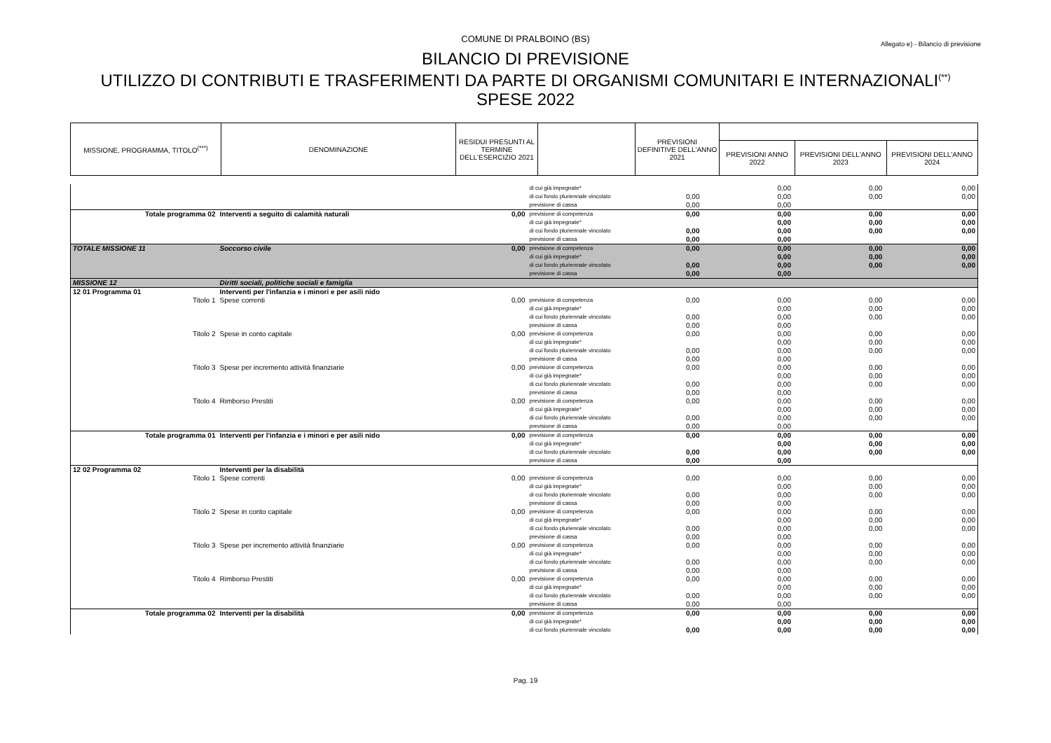COMUNE DI PRALBOINO (BS)
Allegato e) - Bilancio di previsione
BILANCIO DI PREVISIONE
UTILIZZO DI CONTRIBUTI E TRASFERIMENTI DA PARTE DI ORGANISMI COMUNITARI E INTERNAZIONALI<sup>(**)</sup>
SPESE 2022
| MISSIONE, PROGRAMMA, TITOLO<sup>(***)</sup> | DENOMINAZIONE | RESIDUI PRESUNTI AL TERMINE DELL'ESERCIZIO 2021 | | PREVISIONI DEFINITIVE DELL'ANNO 2021 | | | |
| | | | | | PREVISIONI ANNO 2022 | PREVISIONI DELL'ANNO 2023 | PREVISIONI DELL'ANNO 2024 |
| | | | di cui già impegnate* | | 0,00 | 0,00 | 0,00 |
| | | | di cui fondo pluriennale vincolato | 0,00 | 0,00 | 0,00 | 0,00 |
| | | | previsione di cassa | 0,00 | 0,00 | | |
| Totale programma 02 | Interventi a seguito di calamità naturali | 0,00 | previsione di competenza | 0,00 | 0,00 | 0,00 | 0,00 |
| | | | di cui già impegnate* | | 0,00 | 0,00 | 0,00 |
| | | | di cui fondo pluriennale vincolato | 0,00 | 0,00 | 0,00 | 0,00 |
| | | | previsione di cassa | 0,00 | 0,00 | | |
| TOTALE MISSIONE 11 | Soccorso civile | 0,00 | previsione di competenza | 0,00 | 0,00 | 0,00 | 0,00 |
| | | | di cui già impegnate* | | 0,00 | 0,00 | 0,00 |
| | | | di cui fondo pluriennale vincolato | 0,00 | 0,00 | 0,00 | 0,00 |
| | | | previsione di cassa | 0,00 | 0,00 | | |
| MISSIONE 12 | Diritti sociali, politiche sociali e famiglia | | | | | | |
| 12 01 Programma 01 | Interventi per l'infanzia e i minori e per asili nido | | | | | | |
| Titolo 1 | Spese correnti | 0,00 | previsione di competenza | 0,00 | 0,00 | 0,00 | 0,00 |
| | | | di cui già impegnate* | | 0,00 | 0,00 | 0,00 |
| | | | di cui fondo pluriennale vincolato | 0,00 | 0,00 | 0,00 | 0,00 |
| | | | previsione di cassa | 0,00 | 0,00 | | |
| Titolo 2 | Spese in conto capitale | 0,00 | previsione di competenza | 0,00 | 0,00 | 0,00 | 0,00 |
| | | | di cui già impegnate* | | 0,00 | 0,00 | 0,00 |
| | | | di cui fondo pluriennale vincolato | 0,00 | 0,00 | 0,00 | 0,00 |
| | | | previsione di cassa | 0,00 | 0,00 | | |
| Titolo 3 | Spese per incremento attività finanziarie | 0,00 | previsione di competenza | 0,00 | 0,00 | 0,00 | 0,00 |
| | | | di cui già impegnate* | | 0,00 | 0,00 | 0,00 |
| | | | di cui fondo pluriennale vincolato | 0,00 | 0,00 | 0,00 | 0,00 |
| | | | previsione di cassa | 0,00 | 0,00 | | |
| Titolo 4 | Rimborso Prestiti | 0,00 | previsione di competenza | 0,00 | 0,00 | 0,00 | 0,00 |
| | | | di cui già impegnate* | | 0,00 | 0,00 | 0,00 |
| | | | di cui fondo pluriennale vincolato | 0,00 | 0,00 | 0,00 | 0,00 |
| | | | previsione di cassa | 0,00 | 0,00 | | |
| Totale programma 01 | Interventi per l'infanzia e i minori e per asili nido | 0,00 | previsione di competenza | 0,00 | 0,00 | 0,00 | 0,00 |
| | | | di cui già impegnate* | | 0,00 | 0,00 | 0,00 |
| | | | di cui fondo pluriennale vincolato | 0,00 | 0,00 | 0,00 | 0,00 |
| | | | previsione di cassa | 0,00 | 0,00 | | |
| 12 02 Programma 02 | Interventi per la disabilità | | | | | | |
| Titolo 1 | Spese correnti | 0,00 | previsione di competenza | 0,00 | 0,00 | 0,00 | 0,00 |
| | | | di cui già impegnate* | | 0,00 | 0,00 | 0,00 |
| | | | di cui fondo pluriennale vincolato | 0,00 | 0,00 | 0,00 | 0,00 |
| | | | previsione di cassa | 0,00 | 0,00 | | |
| Titolo 2 | Spese in conto capitale | 0,00 | previsione di competenza | 0,00 | 0,00 | 0,00 | 0,00 |
| | | | di cui già impegnate* | | 0,00 | 0,00 | 0,00 |
| | | | di cui fondo pluriennale vincolato | 0,00 | 0,00 | 0,00 | 0,00 |
| | | | previsione di cassa | 0,00 | 0,00 | | |
| Titolo 3 | Spese per incremento attività finanziarie | 0,00 | previsione di competenza | 0,00 | 0,00 | 0,00 | 0,00 |
| | | | di cui già impegnate* | | 0,00 | 0,00 | 0,00 |
| | | | di cui fondo pluriennale vincolato | 0,00 | 0,00 | 0,00 | 0,00 |
| | | | previsione di cassa | 0,00 | 0,00 | | |
| Titolo 4 | Rimborso Prestiti | 0,00 | previsione di competenza | 0,00 | 0,00 | 0,00 | 0,00 |
| | | | di cui già impegnate* | | 0,00 | 0,00 | 0,00 |
| | | | di cui fondo pluriennale vincolato | 0,00 | 0,00 | 0,00 | 0,00 |
| | | | previsione di cassa | 0,00 | 0,00 | | |
| Totale programma 02 | Interventi per la disabilità | 0,00 | previsione di competenza | 0,00 | 0,00 | 0,00 | 0,00 |
| | | | di cui già impegnate* | | 0,00 | 0,00 | 0,00 |
| | | | di cui fondo pluriennale vincolato | 0,00 | 0,00 | 0,00 | 0,00 |
Pag. 19